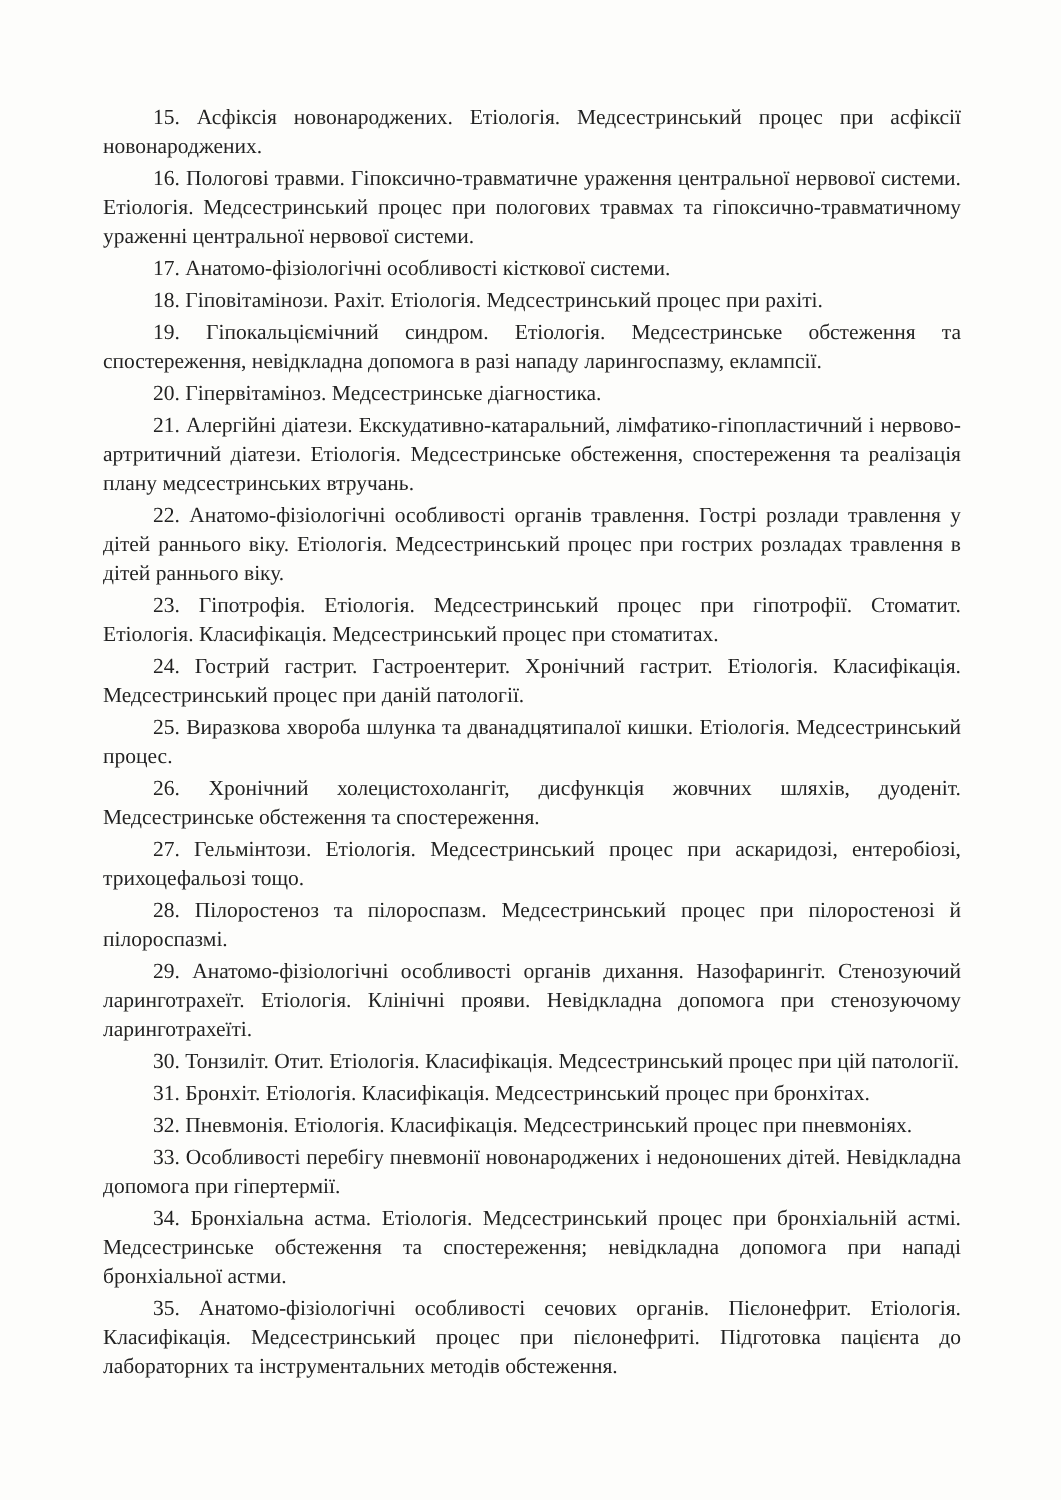15. Асфіксія новонароджених. Етіологія. Медсестринський процес при асфіксії новонароджених.
16. Пологові травми. Гіпоксично-травматичне ураження центральної нервової системи. Етіологія. Медсестринський процес при пологових травмах та гіпоксично-травматичному ураженні центральної нервової системи.
17. Анатомо-фізіологічні особливості кісткової системи.
18. Гіповітамінози. Рахіт. Етіологія. Медсестринський процес при рахіті.
19. Гіпокальціємічний синдром. Етіологія. Медсестринське обстеження та спостереження, невідкладна допомога в разі нападу ларингоспазму, еклампсії.
20. Гіпервітаміноз. Медсестринське діагностика.
21. Алергійні діатези. Екскудативно-катаральний, лімфатико-гіпопластичний і нервово-артритичний діатези. Етіологія. Медсестринське обстеження, спостереження та реалізація плану медсестринських втручань.
22. Анатомо-фізіологічні особливості органів травлення. Гострі розлади травлення у дітей раннього віку. Етіологія. Медсестринський процес при гострих розладах травлення в дітей раннього віку.
23. Гіпотрофія. Етіологія. Медсестринський процес при гіпотрофії. Стоматит. Етіологія. Класифікація. Медсестринський процес при стоматитах.
24. Гострий гастрит. Гастроентерит. Хронічний гастрит. Етіологія. Класифікація. Медсестринський процес при даній патології.
25. Виразкова хвороба шлунка та дванадцятипалої кишки. Етіологія. Медсестринський процес.
26. Хронічний холецистохолангіт, дисфункція жовчних шляхів, дуоденіт. Медсестринське обстеження та спостереження.
27. Гельмінтози. Етіологія. Медсестринський процес при аскаридозі, ентеробіозі, трихоцефальозі тощо.
28. Пілоростеноз та пілороспазм. Медсестринський процес при пілоростенозі й пілороспазмі.
29. Анатомо-фізіологічні особливості органів дихання. Назофарингіт. Стенозуючий ларинготрахеїт. Етіологія. Клінічні прояви. Невідкладна допомога при стенозуючому ларинготрахеїті.
30. Тонзиліт. Отит. Етіологія. Класифікація. Медсестринський процес при цій патології.
31. Бронхіт. Етіологія. Класифікація. Медсестринський процес при бронхітах.
32. Пневмонія. Етіологія. Класифікація. Медсестринський процес при пневмоніях.
33. Особливості перебігу пневмонії новонароджених і недоношених дітей. Невідкладна допомога при гіпертермії.
34. Бронхіальна астма. Етіологія. Медсестринський процес при бронхіальній астмі. Медсестринське обстеження та спостереження; невідкладна допомога при нападі бронхіальної астми.
35. Анатомо-фізіологічні особливості сечових органів. Пієлонефрит. Етіологія. Класифікація. Медсестринський процес при пієлонефриті. Підготовка пацієнта до лабораторних та інструментальних методів обстеження.